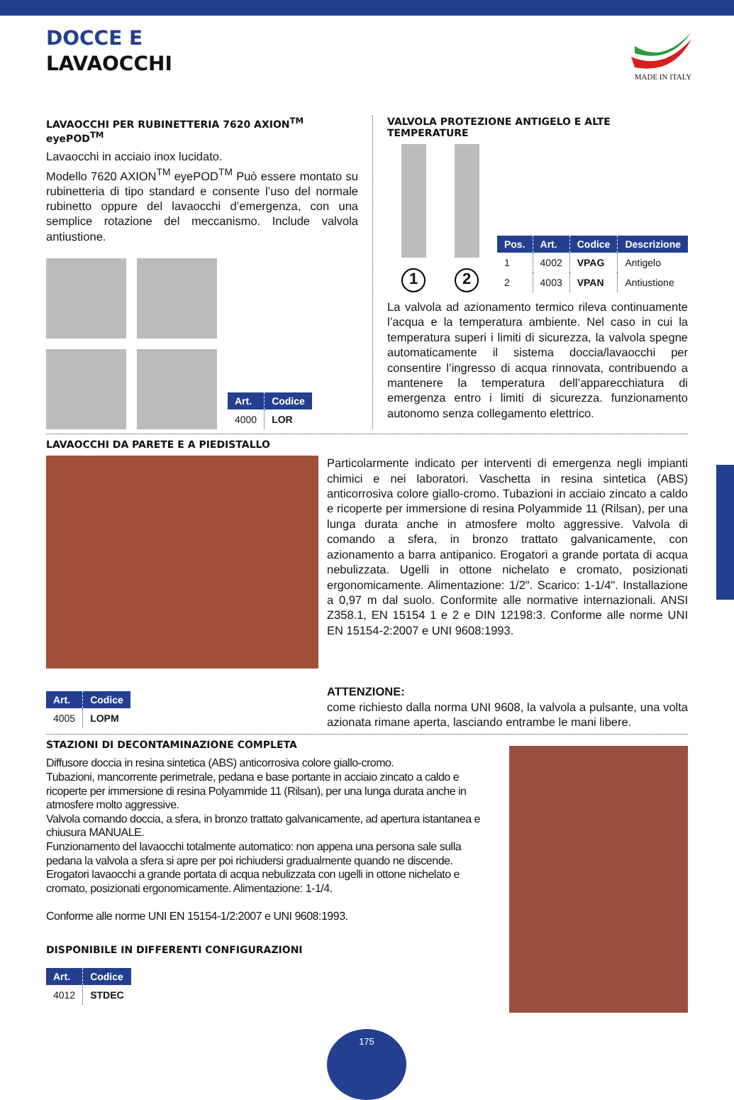DOCCE E
LAVAOCCHI
MADE IN ITALY
LAVAOCCHI PER RUBINETTERIA 7620 AXION<sup>TM</sup> eyePOD<sup>TM</sup>
Lavaocchi in acciaio inox lucidato.
Modello 7620 AXION<sup>TM</sup> eyePOD<sup>TM</sup> Può essere montato su rubinetteria di tipo standard e consente l’uso del normale rubinetto oppure del lavaocchi d’emergenza, con una semplice rotazione del meccanismo. Include valvola antiustione.
| Art. | Codice |
| --- | --- |
| 4000 | LOR |
VALVOLA PROTEZIONE ANTIGELO E ALTE TEMPERATURE
1 2
| Pos. | Art. | Codice | Descrizione |
| --- | --- | --- | --- |
| 1 | 4002 | VPAG | Antigelo |
| 2 | 4003 | VPAN | Antiustione |
La valvola ad azionamento termico rileva continuamente l’acqua e la temperatura ambiente. Nel caso in cui la temperatura superi i limiti di sicurezza, la valvola spegne automaticamente il sistema doccia/lavaocchi per consentire l’ingresso di acqua rinnovata, contribuendo a mantenere la temperatura dell’apparecchiatura di emergenza entro i limiti di sicurezza. funzionamento autonomo senza collegamento elettrico.
LAVAOCCHI DA PARETE E A PIEDISTALLO
| Art. | Codice |
| --- | --- |
| 4005 | LOPM |
Particolarmente indicato per interventi di emergenza negli impianti chimici e nei laboratori. Vaschetta in resina sintetica (ABS) anticorrosiva colore giallo-cromo. Tubazioni in acciaio zincato a caldo e ricoperte per immersione di resina Polyammide 11 (Rilsan), per una lunga durata anche in atmosfere molto aggressive. Valvola di comando a sfera, in bronzo trattato galvanicamente, con azionamento a barra antipanico. Erogatori a grande portata di acqua nebulizzata. Ugelli in ottone nichelato e cromato, posizionati ergonomicamente. Alimentazione: 1/2". Scarico: 1-1/4". Installazione a 0,97 m dal suolo. Conformite alle normative internazionali. ANSI Z358.1, EN 15154 1 e 2 e DIN 12198:3. Conforme alle norme UNI EN 15154-2:2007 e UNI 9608:1993.
ATTENZIONE:
come richiesto dalla norma UNI 9608, la valvola a pulsante, una volta azionata rimane aperta, lasciando entrambe le mani libere.
STAZIONI DI DECONTAMINAZIONE COMPLETA
Diffusore doccia in resina sintetica (ABS) anticorrosiva colore giallo-cromo.
Tubazioni, mancorrente perimetrale, pedana e base portante in acciaio zincato a caldo e ricoperte per immersione di resina Polyammide 11 (Rilsan), per una lunga durata anche in atmosfere molto aggressive.
Valvola comando doccia, a sfera, in bronzo trattato galvanicamente, ad apertura istantanea e chiusura MANUALE.
Funzionamento del lavaocchi totalmente automatico: non appena una persona sale sulla pedana la valvola a sfera si apre per poi richiudersi gradualmente quando ne discende.
Erogatori lavaocchi a grande portata di acqua nebulizzata con ugelli in ottone nichelato e cromato, posizionati ergonomicamente. Alimentazione: 1-1/4.
Conforme alle norme UNI EN 15154-1/2:2007 e UNI 9608:1993.
DISPONIBILE IN DIFFERENTI CONFIGURAZIONI
| Art. | Codice |
| --- | --- |
| 4012 | STDEC |
175